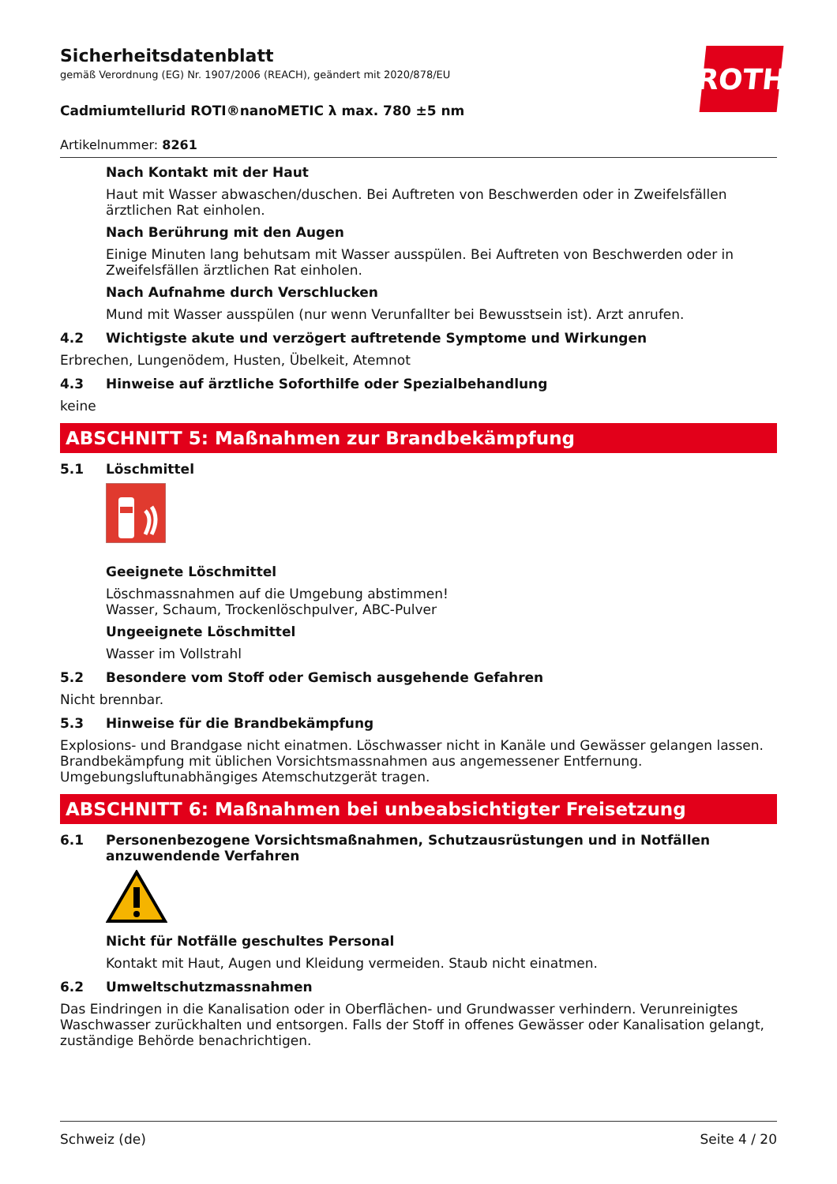ROTH
Sicherheitsdatenblatt
gemäß Verordnung (EG) Nr. 1907/2006 (REACH), geändert mit 2020/878/EU
Cadmiumtellurid ROTI®nanoMETIC λ max. 780 ±5 nm
Artikelnummer: 8261
Nach Kontakt mit der Haut
Haut mit Wasser abwaschen/duschen. Bei Auftreten von Beschwerden oder in Zweifelsfällen ärztlichen Rat einholen.
Nach Berührung mit den Augen
Einige Minuten lang behutsam mit Wasser ausspülen. Bei Auftreten von Beschwerden oder in Zweifelsfällen ärztlichen Rat einholen.
Nach Aufnahme durch Verschlucken
Mund mit Wasser ausspülen (nur wenn Verunfallter bei Bewusstsein ist). Arzt anrufen.
4.2 Wichtigste akute und verzögert auftretende Symptome und Wirkungen
Erbrechen, Lungenödem, Husten, Übelkeit, Atemnot
4.3 Hinweise auf ärztliche Soforthilfe oder Spezialbehandlung
keine
ABSCHNITT 5: Maßnahmen zur Brandbekämpfung
5.1 Löschmittel
Geeignete Löschmittel
Löschmassnahmen auf die Umgebung abstimmen!
Wasser, Schaum, Trockenlöschpulver, ABC-Pulver
Ungeeignete Löschmittel
Wasser im Vollstrahl
5.2 Besondere vom Stoff oder Gemisch ausgehende Gefahren
Nicht brennbar.
5.3 Hinweise für die Brandbekämpfung
Explosions- und Brandgase nicht einatmen. Löschwasser nicht in Kanäle und Gewässer gelangen lassen. Brandbekämpfung mit üblichen Vorsichtsmassnahmen aus angemessener Entfernung. Umgebungsluftunabhängiges Atemschutzgerät tragen.
ABSCHNITT 6: Maßnahmen bei unbeabsichtigter Freisetzung
6.1 Personenbezogene Vorsichtsmaßnahmen, Schutzausrüstungen und in Notfällen anzuwendende Verfahren
Nicht für Notfälle geschultes Personal
Kontakt mit Haut, Augen und Kleidung vermeiden. Staub nicht einatmen.
6.2 Umweltschutzmassnahmen
Das Eindringen in die Kanalisation oder in Oberflächen- und Grundwasser verhindern. Verunreinigtes Waschwasser zurückhalten und entsorgen. Falls der Stoff in offenes Gewässer oder Kanalisation gelangt, zuständige Behörde benachrichtigen.
Schweiz (de) Seite 4 / 20